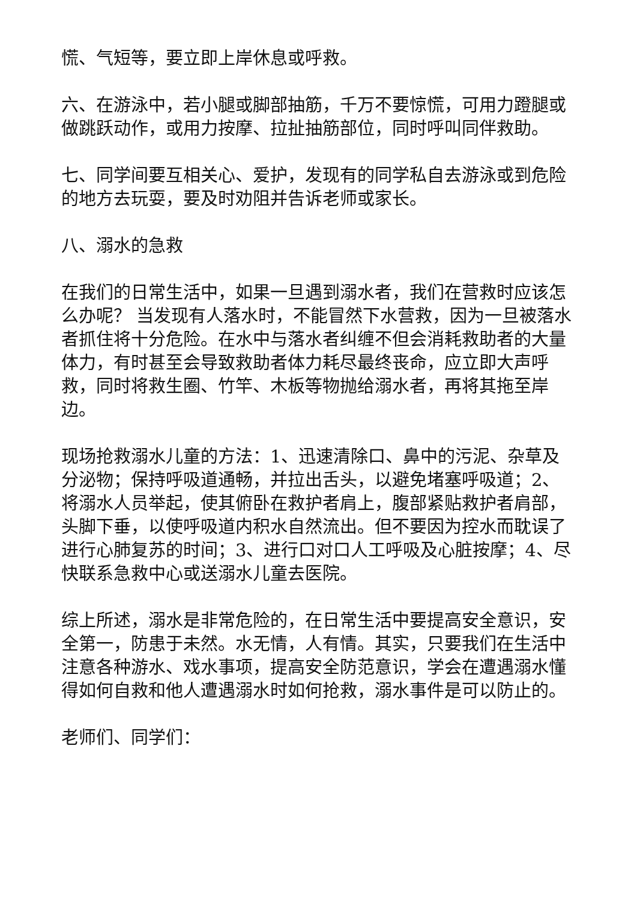慌、气短等，要立即上岸休息或呼救。
六、在游泳中，若小腿或脚部抽筋，千万不要惊慌，可用力蹬腿或做跳跃动作，或用力按摩、拉扯抽筋部位，同时呼叫同伴救助。
七、同学间要互相关心、爱护，发现有的同学私自去游泳或到危险的地方去玩耍，要及时劝阻并告诉老师或家长。
八、溺水的急救
在我们的日常生活中，如果一旦遇到溺水者，我们在营救时应该怎么办呢？ 当发现有人落水时，不能冒然下水营救，因为一旦被落水者抓住将十分危险。在水中与落水者纠缠不但会消耗救助者的大量体力，有时甚至会导致救助者体力耗尽最终丧命，应立即大声呼救，同时将救生圈、竹竿、木板等物抛给溺水者，再将其拖至岸边。
现场抢救溺水儿童的方法：1、迅速清除口、鼻中的污泥、杂草及分泌物；保持呼吸道通畅，并拉出舌头，以避免堵塞呼吸道；2、将溺水人员举起，使其俯卧在救护者肩上，腹部紧贴救护者肩部，头脚下垂，以使呼吸道内积水自然流出。但不要因为控水而耽误了进行心肺复苏的时间；3、进行口对口人工呼吸及心脏按摩；4、尽快联系急救中心或送溺水儿童去医院。
综上所述，溺水是非常危险的，在日常生活中要提高安全意识，安全第一，防患于未然。水无情，人有情。其实，只要我们在生活中注意各种游水、戏水事项，提高安全防范意识，学会在遭遇溺水懂得如何自救和他人遭遇溺水时如何抢救，溺水事件是可以防止的。
老师们、同学们：